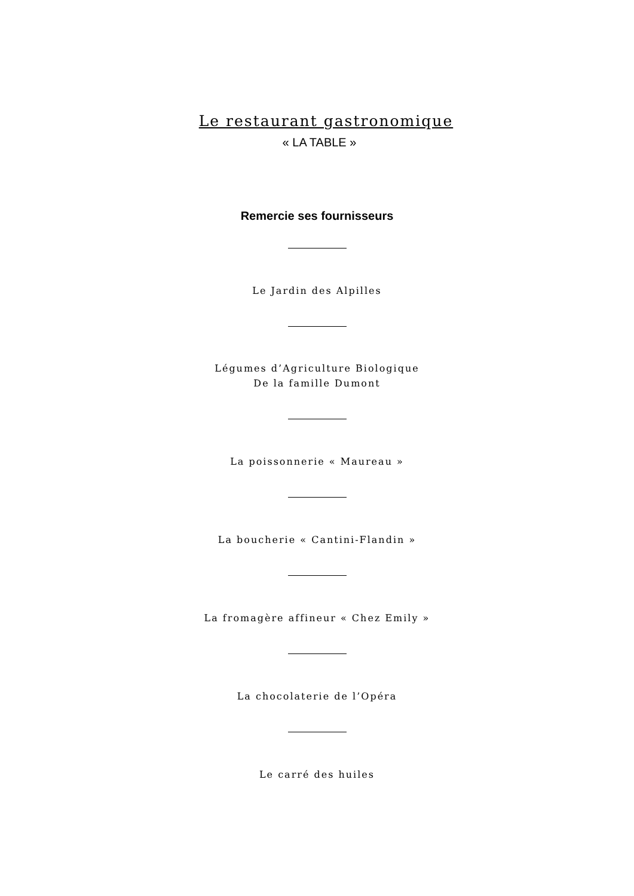Le restaurant gastronomique
« LA TABLE »
Remercie ses fournisseurs
Le Jardin des Alpilles
Légumes d’Agriculture Biologique
De la famille Dumont
La poissonnerie « Maureau »
La boucherie « Cantini-Flandin »
La fromagère affineur « Chez Emily »
La chocolaterie de l’Opéra
Le carré des huiles